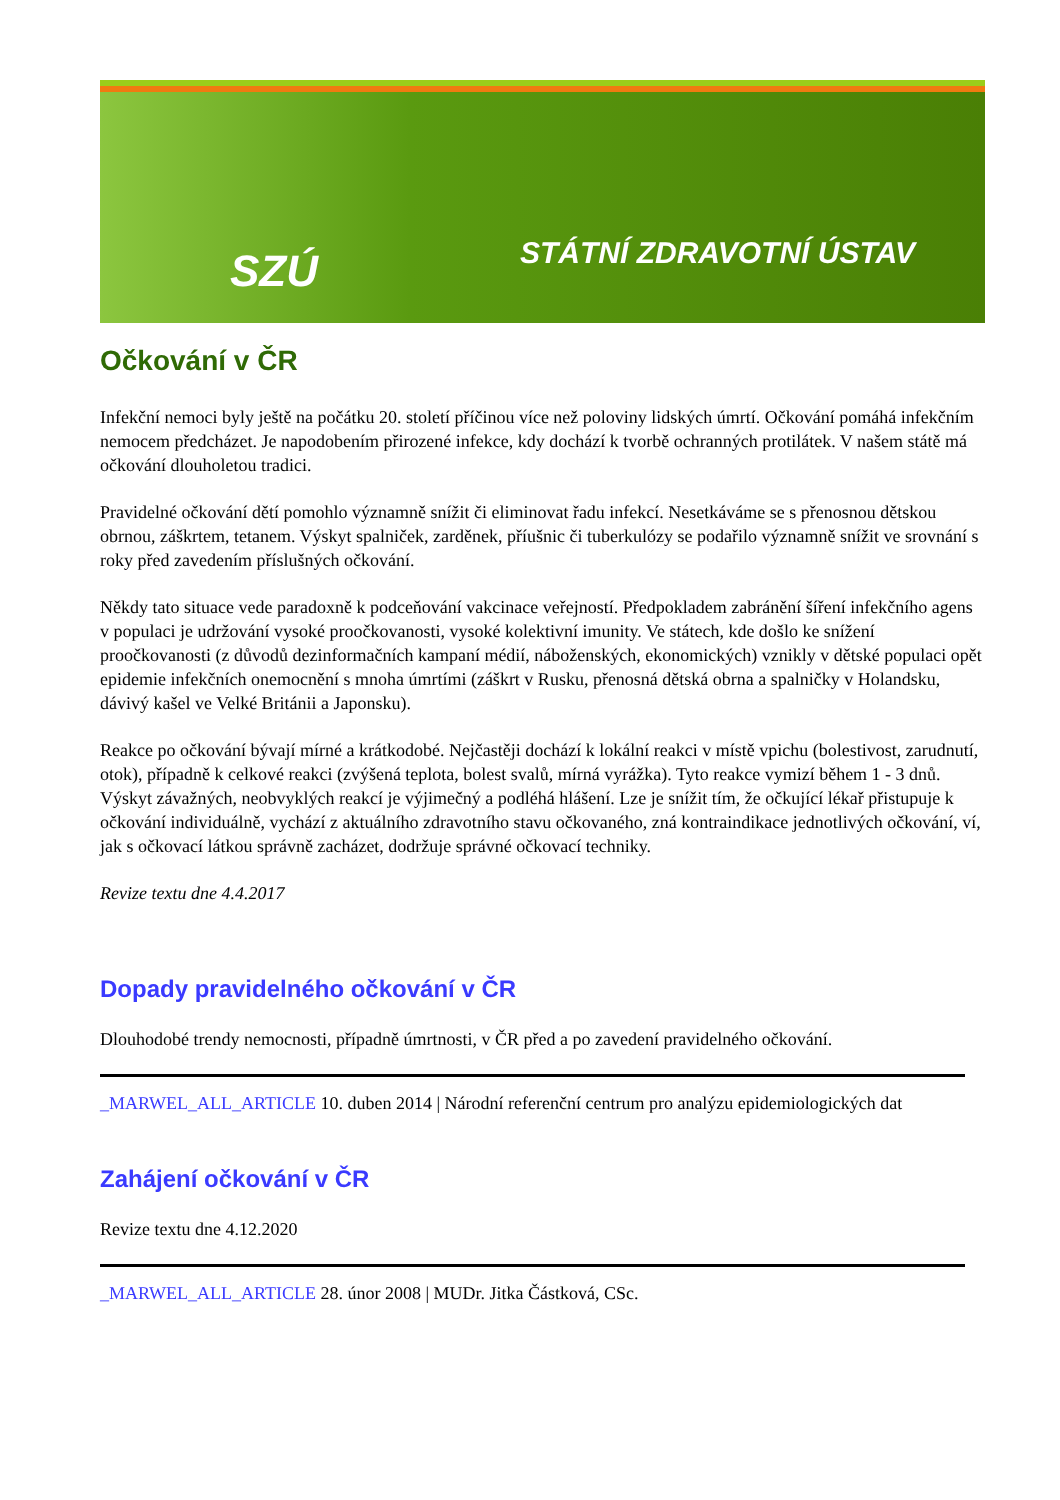SZÚ STÁTNÍ ZDRAVOTNÍ ÚSTAV
Očkování v ČR
Infekční nemoci byly ještě na počátku 20. století příčinou více než poloviny lidských úmrtí. Očkování pomáhá infekčním nemocem předcházet. Je napodobením přirozené infekce, kdy dochází k tvorbě ochranných protilátek. V našem státě má očkování dlouholetou tradici.
Pravidelné očkování dětí pomohlo významně snížit či eliminovat řadu infekcí. Nesetkáváme se s přenosnou dětskou obrnou, záškrtem, tetanem. Výskyt spalniček, zarděnek, příušnic či tuberkulózy se podařilo významně snížit ve srovnání s roky před zavedením příslušných očkování.
Někdy tato situace vede paradoxně k podceňování vakcinace veřejností. Předpokladem zabránění šíření infekčního agens v populaci je udržování vysoké proočkovanosti, vysoké kolektivní imunity. Ve státech, kde došlo ke snížení proočkovanosti (z důvodů dezinformačních kampaní médií, náboženských, ekonomických) vznikly v dětské populaci opět epidemie infekčních onemocnění s mnoha úmrtími (záškrt v Rusku, přenosná dětská obrna a spalničky v Holandsku, dávivý kašel ve Velké Británii a Japonsku).
Reakce po očkování bývají mírné a krátkodobé. Nejčastěji dochází k lokální reakci v místě vpichu (bolestivost, zarudnutí, otok), případně k celkové reakci (zvýšená teplota, bolest svalů, mírná vyrážka). Tyto reakce vymizí během 1 - 3 dnů. Výskyt závažných, neobvyklých reakcí je výjimečný a podléhá hlášení. Lze je snížit tím, že očkující lékař přistupuje k očkování individuálně, vychází z aktuálního zdravotního stavu očkovaného, zná kontraindikace jednotlivých očkování, ví, jak s očkovací látkou správně zacházet, dodržuje správné očkovací techniky.
Revize textu dne 4.4.2017
Dopady pravidelného očkování v ČR
Dlouhodobé trendy nemocnosti, případně úmrtnosti, v ČR před a po zavedení pravidelného očkování.
_MARWEL_ALL_ARTICLE 10. duben 2014 | Národní referenční centrum pro analýzu epidemiologických dat
Zahájení očkování v ČR
Revize textu dne 4.12.2020
_MARWEL_ALL_ARTICLE 28. únor 2008 | MUDr. Jitka Částková, CSc.